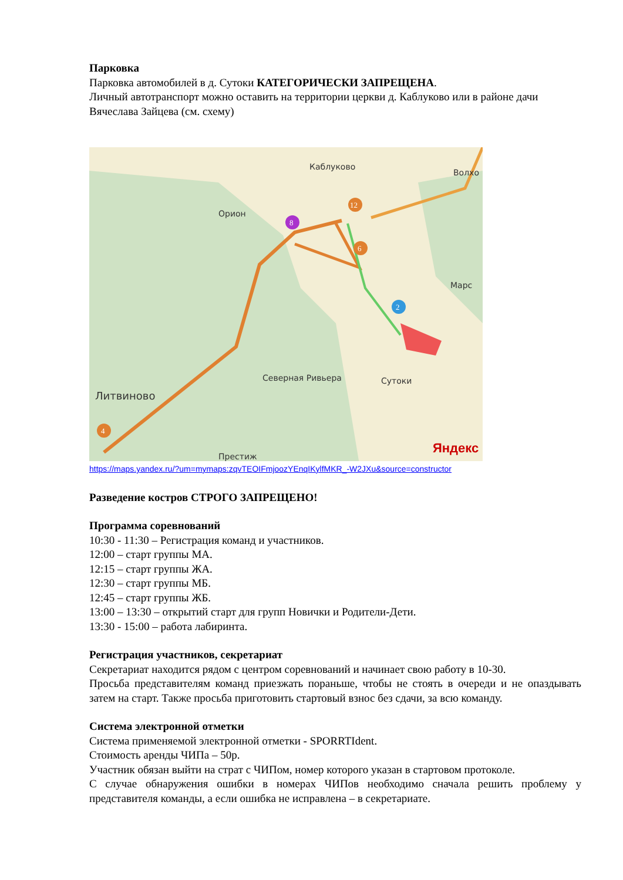Парковка
Парковка автомобилей в д. Сутоки КАТЕГОРИЧЕСКИ ЗАПРЕЩЕНА.
Личный автотранспорт можно оставить на территории церкви д. Каблуково или в районе дачи Вячеслава Зайцева (см. схему)
Каблуково
Волхо
Орион
Марс
Северная Ривьера
Сутоки
Литвиново
Престиж
Яндекс
8
12
6
2
4
https://maps.yandex.ru/?um=mymaps:zqvTEOIFmjoozYEnqIKylfMKR_-W2JXu&source=constructor
Разведение костров СТРОГО ЗАПРЕЩЕНО!
Программа соревнований
10:30 - 11:30 – Регистрация команд и участников.
12:00 – старт группы МА.
12:15 – старт группы ЖА.
12:30 – старт группы МБ.
12:45 – старт группы ЖБ.
13:00 – 13:30 – открытий старт для групп Новички и Родители-Дети.
13:30 - 15:00 – работа лабиринта.
Регистрация участников, секретариат
Секретариат находится рядом с центром соревнований и начинает свою работу в 10-30.
Просьба представителям команд приезжать пораньше, чтобы не стоять в очереди и не опаздывать затем на старт. Также просьба приготовить стартовый взнос без сдачи, за всю команду.
Система электронной отметки
Система применяемой электронной отметки - SPORRTIdent.
Стоимость аренды ЧИПа – 50р.
Участник обязан выйти на страт с ЧИПом, номер которого указан в стартовом протоколе.
С случае обнаружения ошибки в номерах ЧИПов необходимо сначала решить проблему у представителя команды, а если ошибка не исправлена – в секретариате.